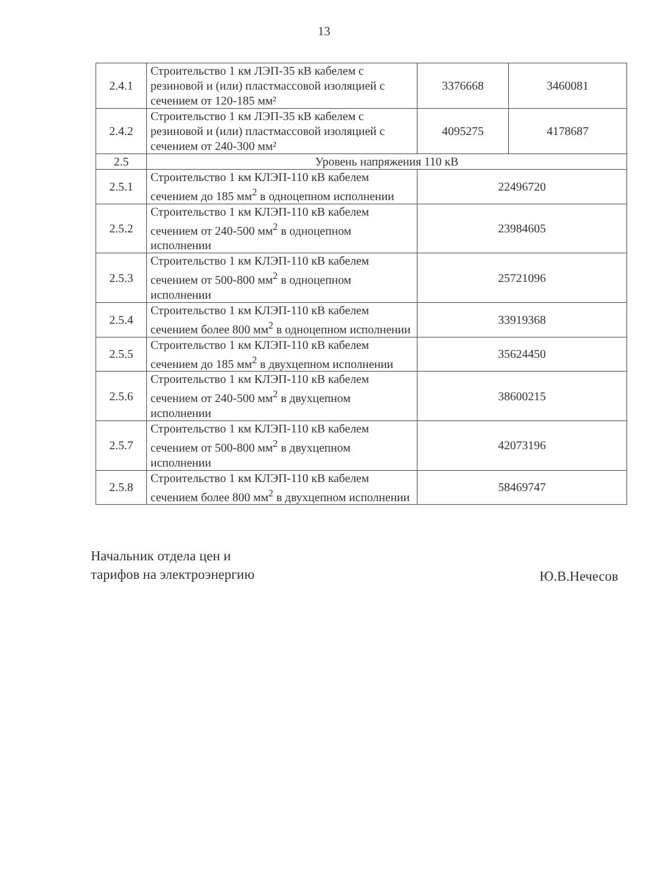13
| 2.4.1 | Строительство 1 км ЛЭП-35 кВ кабелем с резиновой и (или) пластмассовой изоляцией с сечением от 120-185 мм² | 3376668 | 3460081 |
| 2.4.2 | Строительство 1 км ЛЭП-35 кВ кабелем с резиновой и (или) пластмассовой изоляцией с сечением от 240-300 мм² | 4095275 | 4178687 |
| 2.5 | Уровень напряжения 110 кВ | | |
| 2.5.1 | Строительство 1 км КЛЭП-110 кВ кабелем сечением до 185 мм<sup>2</sup> в одноцепном исполнении | 22496720 | |
| 2.5.2 | Строительство 1 км КЛЭП-110 кВ кабелем сечением от 240-500 мм<sup>2</sup> в одноцепном исполнении | 23984605 | |
| 2.5.3 | Строительство 1 км КЛЭП-110 кВ кабелем сечением от 500-800 мм<sup>2</sup> в одноцепном исполнении | 25721096 | |
| 2.5.4 | Строительство 1 км КЛЭП-110 кВ кабелем сечением более 800 мм<sup>2</sup> в одноцепном исполнении | 33919368 | |
| 2.5.5 | Строительство 1 км КЛЭП-110 кВ кабелем сечением до 185 мм<sup>2</sup> в двухцепном исполнении | 35624450 | |
| 2.5.6 | Строительство 1 км КЛЭП-110 кВ кабелем сечением от 240-500 мм<sup>2</sup> в двухцепном исполнении | 38600215 | |
| 2.5.7 | Строительство 1 км КЛЭП-110 кВ кабелем сечением от 500-800 мм<sup>2</sup> в двухцепном исполнении | 42073196 | |
| 2.5.8 | Строительство 1 км КЛЭП-110 кВ кабелем сечением более 800 мм<sup>2</sup> в двухцепном исполнении | 58469747 | |
Начальник отдела цен и
тарифов на электроэнергию
Ю.В.Нечесов